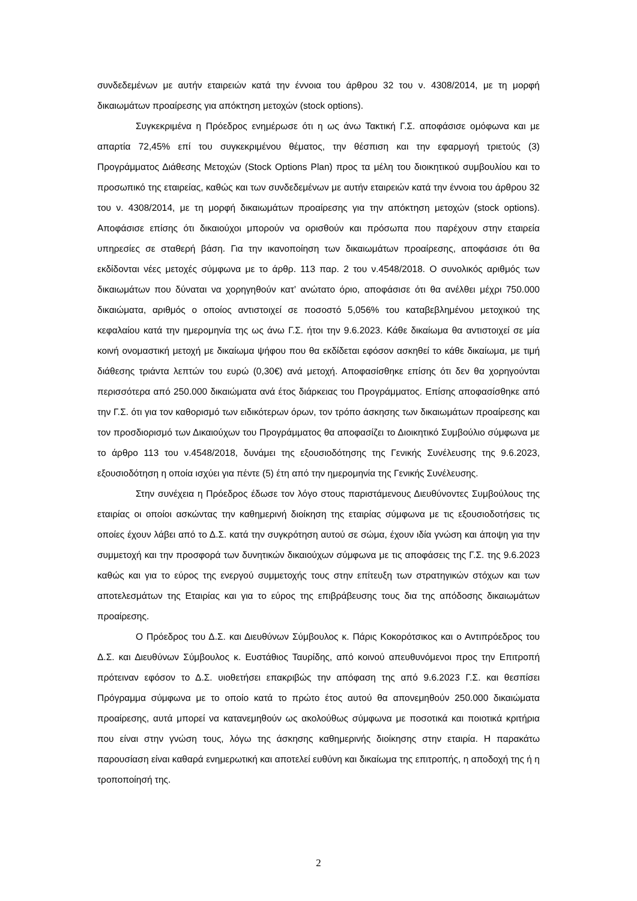συνδεδεμένων με αυτήν εταιρειών κατά την έννοια του άρθρου 32 του ν. 4308/2014, με τη μορφή δικαιωμάτων προαίρεσης για απόκτηση μετοχών (stock options).
Συγκεκριμένα η Πρόεδρος ενημέρωσε ότι η ως άνω Τακτική Γ.Σ. αποφάσισε ομόφωνα και με απαρτία 72,45% επί του συγκεκριμένου θέματος, την θέσπιση και την εφαρμογή τριετούς (3) Προγράμματος Διάθεσης Μετοχών (Stock Options Plan) προς τα μέλη του διοικητικού συμβουλίου και το προσωπικό της εταιρείας, καθώς και των συνδεδεμένων με αυτήν εταιρειών κατά την έννοια του άρθρου 32 του ν. 4308/2014, με τη μορφή δικαιωμάτων προαίρεσης για την απόκτηση μετοχών (stock options). Αποφάσισε επίσης ότι δικαιούχοι μπορούν να ορισθούν και πρόσωπα που παρέχουν στην εταιρεία υπηρεσίες σε σταθερή βάση. Για την ικανοποίηση των δικαιωμάτων προαίρεσης, αποφάσισε ότι θα εκδίδονται νέες μετοχές σύμφωνα με το άρθρ. 113 παρ. 2 του ν.4548/2018. Ο συνολικός αριθμός των δικαιωμάτων που δύναται να χορηγηθούν κατ’ ανώτατο όριο, αποφάσισε ότι θα ανέλθει μέχρι 750.000 δικαιώματα, αριθμός ο οποίος αντιστοιχεί σε ποσοστό 5,056% του καταβεβλημένου μετοχικού της κεφαλαίου κατά την ημερομηνία της ως άνω Γ.Σ. ήτοι την 9.6.2023. Κάθε δικαίωμα θα αντιστοιχεί σε μία κοινή ονομαστική μετοχή με δικαίωμα ψήφου που θα εκδίδεται εφόσον ασκηθεί το κάθε δικαίωμα, με τιμή διάθεσης τριάντα λεπτών του ευρώ (0,30€) ανά μετοχή. Αποφασίσθηκε επίσης ότι δεν θα χορηγούνται περισσότερα από 250.000 δικαιώματα ανά έτος διάρκειας του Προγράμματος. Επίσης αποφασίσθηκε από την Γ.Σ. ότι για τον καθορισμό των ειδικότερων όρων, τον τρόπο άσκησης των δικαιωμάτων προαίρεσης και τον προσδιορισμό των Δικαιούχων του Προγράμματος θα αποφασίζει το Διοικητικό Συμβούλιο σύμφωνα με το άρθρο 113 του ν.4548/2018, δυνάμει της εξουσιοδότησης της Γενικής Συνέλευσης της 9.6.2023, εξουσιοδότηση η οποία ισχύει για πέντε (5) έτη από την ημερομηνία της Γενικής Συνέλευσης.
Στην συνέχεια η Πρόεδρος έδωσε τον λόγο στους παριστάμενους Διευθύνοντες Συμβούλους της εταιρίας οι οποίοι ασκώντας την καθημερινή διοίκηση της εταιρίας σύμφωνα με τις εξουσιοδοτήσεις τις οποίες έχουν λάβει από το Δ.Σ. κατά την συγκρότηση αυτού σε σώμα, έχουν ιδία γνώση και άποψη για την συμμετοχή και την προσφορά των δυνητικών δικαιούχων σύμφωνα με τις αποφάσεις της Γ.Σ. της 9.6.2023 καθώς και για το εύρος της ενεργού συμμετοχής τους στην επίτευξη των στρατηγικών στόχων και των αποτελεσμάτων της Εταιρίας και για το εύρος της επιβράβευσης τους δια της απόδοσης δικαιωμάτων προαίρεσης.
Ο Πρόεδρος του Δ.Σ. και Διευθύνων Σύμβουλος κ. Πάρις Κοκορότσικος και ο Αντιπρόεδρος του Δ.Σ. και Διευθύνων Σύμβουλος κ. Ευστάθιος Ταυρίδης, από κοινού απευθυνόμενοι προς την Επιτροπή πρότειναν εφόσον το Δ.Σ. υιοθετήσει επακριβώς την απόφαση της από 9.6.2023 Γ.Σ. και θεσπίσει Πρόγραμμα σύμφωνα με το οποίο κατά το πρώτο έτος αυτού θα απονεμηθούν 250.000 δικαιώματα προαίρεσης, αυτά μπορεί να κατανεμηθούν ως ακολούθως σύμφωνα με ποσοτικά και ποιοτικά κριτήρια που είναι στην γνώση τους, λόγω της άσκησης καθημερινής διοίκησης στην εταιρία. Η παρακάτω παρουσίαση είναι καθαρά ενημερωτική και αποτελεί ευθύνη και δικαίωμα της επιτροπής, η αποδοχή της ή η τροποποίησή της.
2